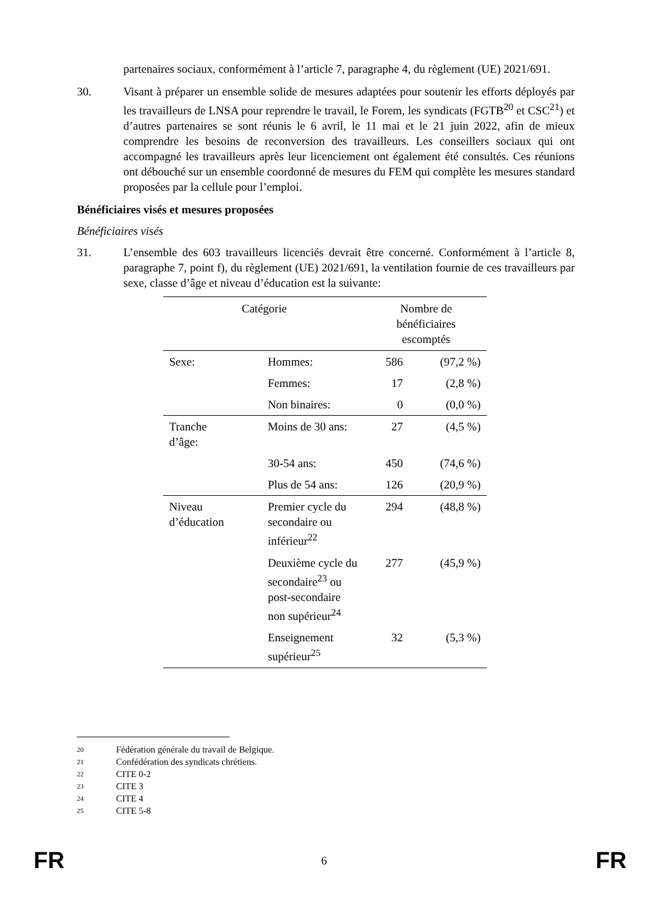partenaires sociaux, conformément à l’article 7, paragraphe 4, du règlement (UE) 2021/691.
30. Visant à préparer un ensemble solide de mesures adaptées pour soutenir les efforts déployés par les travailleurs de LNSA pour reprendre le travail, le Forem, les syndicats (FGTB<sup>20</sup> et CSC<sup>21</sup>) et d’autres partenaires se sont réunis le 6 avril, le 11 mai et le 21 juin 2022, afin de mieux comprendre les besoins de reconversion des travailleurs. Les conseillers sociaux qui ont accompagné les travailleurs après leur licenciement ont également été consultés. Ces réunions ont débouché sur un ensemble coordonné de mesures du FEM qui complète les mesures standard proposées par la cellule pour l’emploi.
Bénéficiaires visés et mesures proposées
Bénéficiaires visés
31. L’ensemble des 603 travailleurs licenciés devrait être concerné. Conformément à l’article 8, paragraphe 7, point f), du règlement (UE) 2021/691, la ventilation fournie de ces travailleurs par sexe, classe d’âge et niveau d’éducation est la suivante:
| Catégorie | | Nombre de bénéficiaires escomptés | |
| --- | --- | --- | --- |
| Sexe: | Hommes: | 586 | (97,2 %) |
| | Femmes: | 17 | (2,8 %) |
| | Non binaires: | 0 | (0,0 %) |
| Tranche d’âge: | Moins de 30 ans: | 27 | (4,5 %) |
| | 30-54 ans: | 450 | (74,6 %) |
| | Plus de 54 ans: | 126 | (20,9 %) |
| Niveau d’éducation | Premier cycle du secondaire ou inférieur<sup>22</sup> | 294 | (48,8 %) |
| | Deuxième cycle du secondaire<sup>23</sup> ou post-secondaire non supérieur<sup>24</sup> | 277 | (45,9 %) |
| | Enseignement supérieur<sup>25</sup> | 32 | (5,3 %) |
20 Fédération générale du travail de Belgique.
21 Confédération des syndicats chrétiens.
22 CITE 0-2
23 CITE 3
24 CITE 4
25 CITE 5-8
FR
6
FR